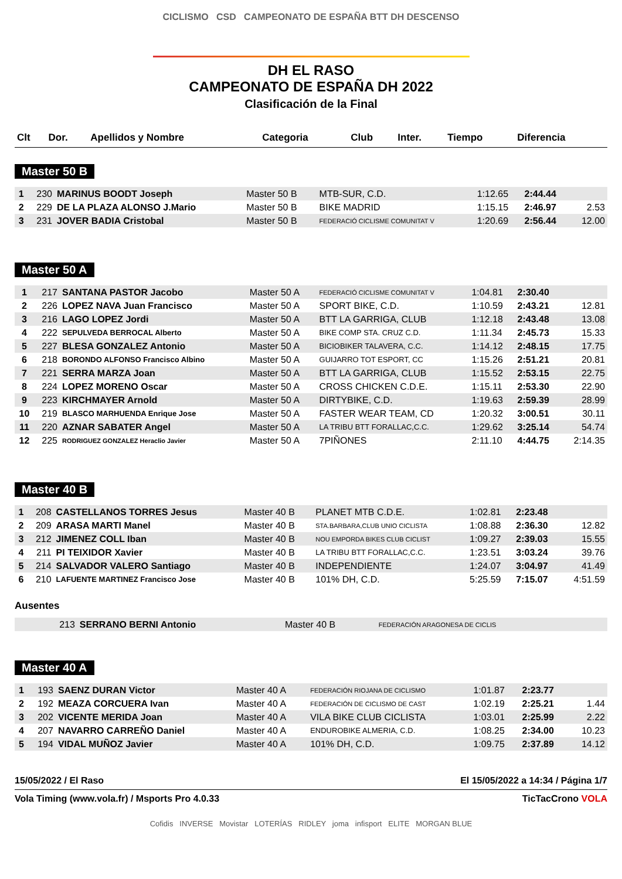CICLISMO CSD CAMPEONATO DE ESPAÑA BTT DH DESCENSO
DH EL RASO
CAMPEONATO DE ESPAÑA DH 2022
Clasificación de la Final
| Clt | Dor. | Apellidos y Nombre | Categoria | Club | Inter. | Tiempo | Diferencia |
| --- | --- | --- | --- | --- | --- | --- | --- |
Master 50 B
| 1 | 230 | MARINUS BOODT Joseph | Master 50 B | MTB-SUR, C.D. | 1:12.65 | 2:44.44 | |
| 2 | 229 | DE LA PLAZA ALONSO J.Mario | Master 50 B | BIKE MADRID | 1:15.15 | 2:46.97 | 2.53 |
| 3 | 231 | JOVER BADIA Cristobal | Master 50 B | FEDERACIÓ CICLISME COMUNITAT V | 1:20.69 | 2:56.44 | 12.00 |
Master 50 A
| 1 | 217 | SANTANA PASTOR Jacobo | Master 50 A | FEDERACIÓ CICLISME COMUNITAT V | 1:04.81 | 2:30.40 | |
| 2 | 226 | LOPEZ NAVA Juan Francisco | Master 50 A | SPORT BIKE, C.D. | 1:10.59 | 2:43.21 | 12.81 |
| 3 | 216 | LAGO LOPEZ Jordi | Master 50 A | BTT LA GARRIGA, CLUB | 1:12.18 | 2:43.48 | 13.08 |
| 4 | 222 | SEPULVEDA BERROCAL Alberto | Master 50 A | BIKE COMP STA. CRUZ C.D. | 1:11.34 | 2:45.73 | 15.33 |
| 5 | 227 | BLESA GONZALEZ Antonio | Master 50 A | BICIOBIKER TALAVERA, C.C. | 1:14.12 | 2:48.15 | 17.75 |
| 6 | 218 | BORONDO ALFONSO Francisco Albino | Master 50 A | GUIJARRO TOT ESPORT, CC | 1:15.26 | 2:51.21 | 20.81 |
| 7 | 221 | SERRA MARZA Joan | Master 50 A | BTT LA GARRIGA, CLUB | 1:15.52 | 2:53.15 | 22.75 |
| 8 | 224 | LOPEZ MORENO Oscar | Master 50 A | CROSS CHICKEN C.D.E. | 1:15.11 | 2:53.30 | 22.90 |
| 9 | 223 | KIRCHMAYER Arnold | Master 50 A | DIRTYBIKE, C.D. | 1:19.63 | 2:59.39 | 28.99 |
| 10 | 219 | BLASCO MARHUENDA Enrique Jose | Master 50 A | FASTER WEAR TEAM, CD | 1:20.32 | 3:00.51 | 30.11 |
| 11 | 220 | AZNAR SABATER Angel | Master 50 A | LA TRIBU BTT FORALLAC,C.C. | 1:29.62 | 3:25.14 | 54.74 |
| 12 | 225 | RODRIGUEZ GONZALEZ Heraclio Javier | Master 50 A | 7PIÑONES | 2:11.10 | 4:44.75 | 2:14.35 |
Master 40 B
| 1 | 208 | CASTELLANOS TORRES Jesus | Master 40 B | PLANET MTB C.D.E. | 1:02.81 | 2:23.48 | |
| 2 | 209 | ARASA MARTI Manel | Master 40 B | STA.BARBARA,CLUB UNIO CICLISTA | 1:08.88 | 2:36.30 | 12.82 |
| 3 | 212 | JIMENEZ COLL Iban | Master 40 B | NOU EMPORDA BIKES CLUB CICLIST | 1:09.27 | 2:39.03 | 15.55 |
| 4 | 211 | PI TEIXIDOR Xavier | Master 40 B | LA TRIBU BTT FORALLAC,C.C. | 1:23.51 | 3:03.24 | 39.76 |
| 5 | 214 | SALVADOR VALERO Santiago | Master 40 B | INDEPENDIENTE | 1:24.07 | 3:04.97 | 41.49 |
| 6 | 210 | LAFUENTE MARTINEZ Francisco Jose | Master 40 B | 101% DH, C.D. | 5:25.59 | 7:15.07 | 4:51.59 |
Ausentes
| | 213 | SERRANO BERNI Antonio | Master 40 B | FEDERACIÓN ARAGONESA DE CICLIS | | | |
Master 40 A
| 1 | 193 | SAENZ DURAN Victor | Master 40 A | FEDERACIÓN RIOJANA DE CICLISMO | 1:01.87 | 2:23.77 | |
| 2 | 192 | MEAZA CORCUERA Ivan | Master 40 A | FEDERACIÓN DE CICLISMO DE CAST | 1:02.19 | 2:25.21 | 1.44 |
| 3 | 202 | VICENTE MERIDA Joan | Master 40 A | VILA BIKE CLUB CICLISTA | 1:03.01 | 2:25.99 | 2.22 |
| 4 | 207 | NAVARRO CARREÑO Daniel | Master 40 A | ENDUROBIKE ALMERIA, C.D. | 1:08.25 | 2:34.00 | 10.23 |
| 5 | 194 | VIDAL MUÑOZ Javier | Master 40 A | 101% DH, C.D. | 1:09.75 | 2:37.89 | 14.12 |
15/05/2022 / El Raso El 15/05/2022 a 14:34 / Página 1/7
Vola Timing (www.vola.fr) / Msports Pro 4.0.33 TicTacCrono VOLA
Cofidis INVERSE Movistar LOTERÍAS RIDLEY joma infisport ELITE MORGAN BLUE